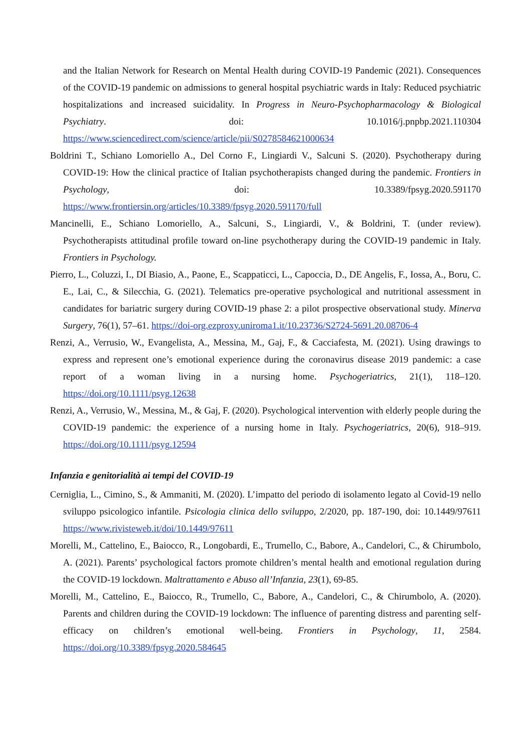and the Italian Network for Research on Mental Health during COVID-19 Pandemic (2021). Consequences of the COVID-19 pandemic on admissions to general hospital psychiatric wards in Italy: Reduced psychiatric hospitalizations and increased suicidality. In Progress in Neuro-Psychopharmacology & Biological Psychiatry. doi: 10.1016/j.pnpbp.2021.110304 https://www.sciencedirect.com/science/article/pii/S0278584621000634
Boldrini T., Schiano Lomoriello A., Del Corno F., Lingiardi V., Salcuni S. (2020). Psychotherapy during COVID-19: How the clinical practice of Italian psychotherapists changed during the pandemic. Frontiers in Psychology, doi: 10.3389/fpsyg.2020.591170 https://www.frontiersin.org/articles/10.3389/fpsyg.2020.591170/full
Mancinelli, E., Schiano Lomoriello, A., Salcuni, S., Lingiardi, V., & Boldrini, T. (under review). Psychotherapists attitudinal profile toward on-line psychotherapy during the COVID-19 pandemic in Italy. Frontiers in Psychology.
Pierro, L., Coluzzi, I., DI Biasio, A., Paone, E., Scappaticci, L., Capoccia, D., DE Angelis, F., Iossa, A., Boru, C. E., Lai, C., & Silecchia, G. (2021). Telematics pre-operative psychological and nutritional assessment in candidates for bariatric surgery during COVID-19 phase 2: a pilot prospective observational study. Minerva Surgery, 76(1), 57–61. https://doi-org.ezproxy.uniroma1.it/10.23736/S2724-5691.20.08706-4
Renzi, A., Verrusio, W., Evangelista, A., Messina, M., Gaj, F., & Cacciafesta, M. (2021). Using drawings to express and represent one’s emotional experience during the coronavirus disease 2019 pandemic: a case report of a woman living in a nursing home. Psychogeriatrics, 21(1), 118–120. https://doi.org/10.1111/psyg.12638
Renzi, A., Verrusio, W., Messina, M., & Gaj, F. (2020). Psychological intervention with elderly people during the COVID-19 pandemic: the experience of a nursing home in Italy. Psychogeriatrics, 20(6), 918–919. https://doi.org/10.1111/psyg.12594
Infanzia e genitorialità ai tempi del COVID-19
Cerniglia, L., Cimino, S., & Ammaniti, M. (2020). L’impatto del periodo di isolamento legato al Covid-19 nello sviluppo psicologico infantile. Psicologia clinica dello sviluppo, 2/2020, pp. 187-190, doi: 10.1449/97611 https://www.rivisteweb.it/doi/10.1449/97611
Morelli, M., Cattelino, E., Baiocco, R., Longobardi, E., Trumello, C., Babore, A., Candelori, C., & Chirumbolo, A. (2021). Parents’ psychological factors promote children’s mental health and emotional regulation during the COVID-19 lockdown. Maltrattamento e Abuso all’Infanzia, 23(1), 69-85.
Morelli, M., Cattelino, E., Baiocco, R., Trumello, C., Babore, A., Candelori, C., & Chirumbolo, A. (2020). Parents and children during the COVID-19 lockdown: The influence of parenting distress and parenting self-efficacy on children’s emotional well-being. Frontiers in Psychology, 11, 2584. https://doi.org/10.3389/fpsyg.2020.584645